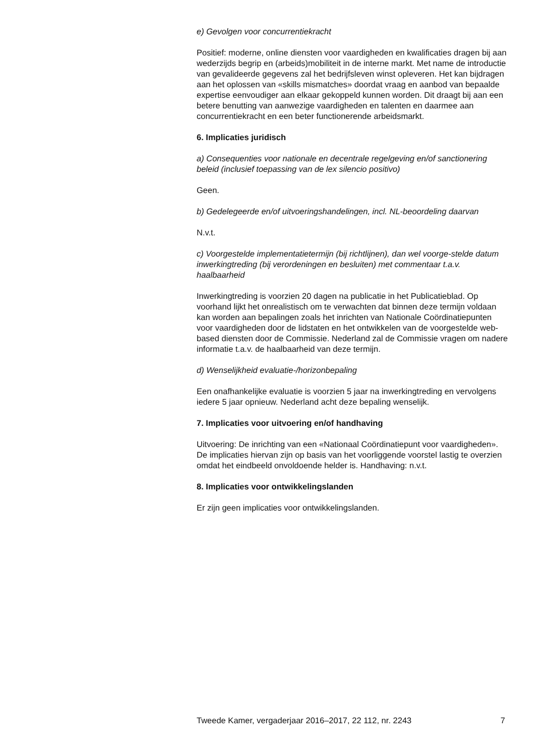e) Gevolgen voor concurrentiekracht
Positief: moderne, online diensten voor vaardigheden en kwalificaties dragen bij aan wederzijds begrip en (arbeids)mobiliteit in de interne markt. Met name de introductie van gevalideerde gegevens zal het bedrijfsleven winst opleveren. Het kan bijdragen aan het oplossen van «skills mismatches» doordat vraag en aanbod van bepaalde expertise eenvoudiger aan elkaar gekoppeld kunnen worden. Dit draagt bij aan een betere benutting van aanwezige vaardigheden en talenten en daarmee aan concurrentiekracht en een beter functionerende arbeidsmarkt.
6. Implicaties juridisch
a) Consequenties voor nationale en decentrale regelgeving en/of sanctionering beleid (inclusief toepassing van de lex silencio positivo)
Geen.
b) Gedelegeerde en/of uitvoeringshandelingen, incl. NL-beoordeling daarvan
N.v.t.
c) Voorgestelde implementatietermijn (bij richtlijnen), dan wel voorge-stelde datum inwerkingtreding (bij verordeningen en besluiten) met commentaar t.a.v. haalbaarheid
Inwerkingtreding is voorzien 20 dagen na publicatie in het Publicatieblad. Op voorhand lijkt het onrealistisch om te verwachten dat binnen deze termijn voldaan kan worden aan bepalingen zoals het inrichten van Nationale Coördinatiepunten voor vaardigheden door de lidstaten en het ontwikkelen van de voorgestelde web-based diensten door de Commissie. Nederland zal de Commissie vragen om nadere informatie t.a.v. de haalbaarheid van deze termijn.
d) Wenselijkheid evaluatie-/horizonbepaling
Een onafhankelijke evaluatie is voorzien 5 jaar na inwerkingtreding en vervolgens iedere 5 jaar opnieuw. Nederland acht deze bepaling wenselijk.
7. Implicaties voor uitvoering en/of handhaving
Uitvoering: De inrichting van een «Nationaal Coördinatiepunt voor vaardigheden». De implicaties hiervan zijn op basis van het voorliggende voorstel lastig te overzien omdat het eindbeeld onvoldoende helder is. Handhaving: n.v.t.
8. Implicaties voor ontwikkelingslanden
Er zijn geen implicaties voor ontwikkelingslanden.
Tweede Kamer, vergaderjaar 2016–2017, 22 112, nr. 2243 7